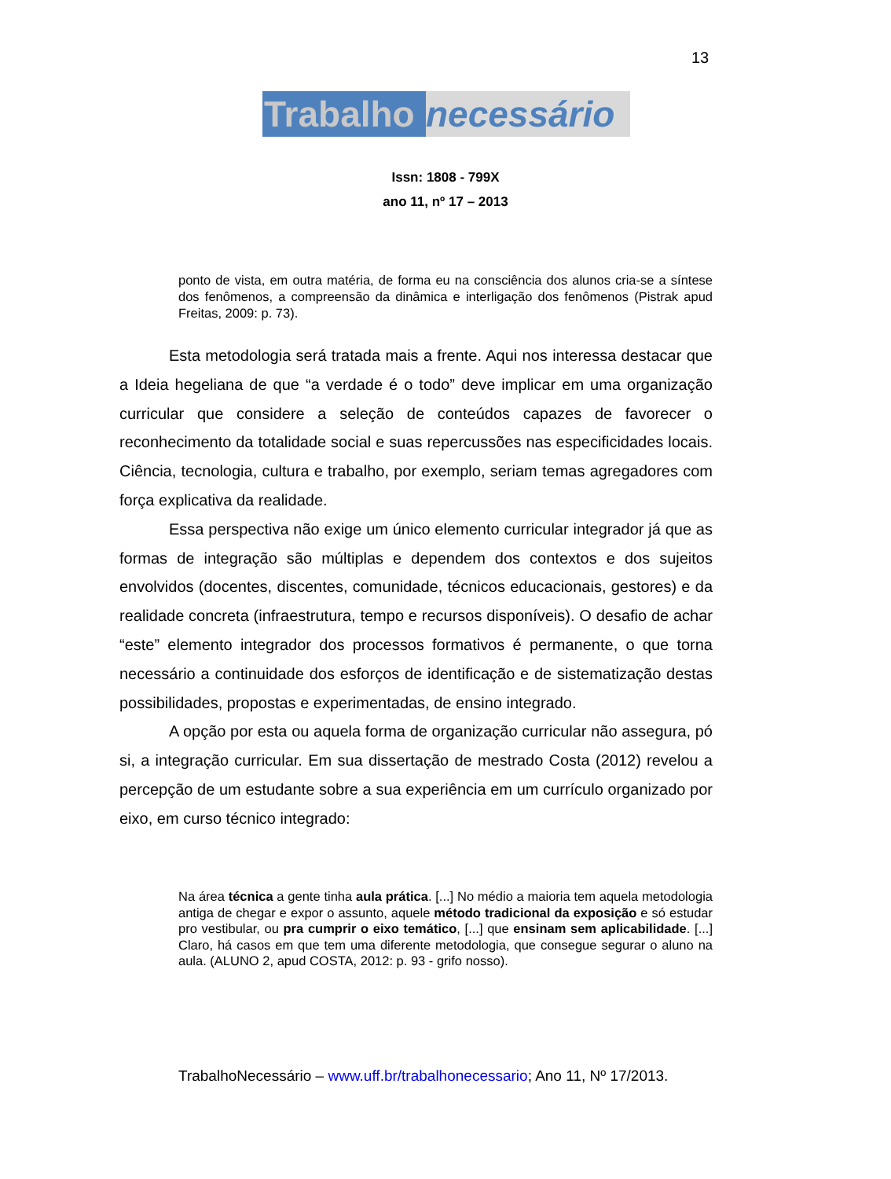13
Trabalho necessário
Issn: 1808 - 799X
ano 11, nº 17 – 2013
ponto de vista, em outra matéria, de forma eu na consciência dos alunos cria-se a síntese dos fenômenos, a compreensão da dinâmica e interligação dos fenômenos (Pistrak apud Freitas, 2009: p. 73).
Esta metodologia será tratada mais a frente. Aqui nos interessa destacar que a Ideia hegeliana de que “a verdade é o todo” deve implicar em uma organização curricular que considere a seleção de conteúdos capazes de favorecer o reconhecimento da totalidade social e suas repercussões nas especificidades locais. Ciência, tecnologia, cultura e trabalho, por exemplo, seriam temas agregadores com força explicativa da realidade.
Essa perspectiva não exige um único elemento curricular integrador já que as formas de integração são múltiplas e dependem dos contextos e dos sujeitos envolvidos (docentes, discentes, comunidade, técnicos educacionais, gestores) e da realidade concreta (infraestrutura, tempo e recursos disponíveis). O desafio de achar “este” elemento integrador dos processos formativos é permanente, o que torna necessário a continuidade dos esforços de identificação e de sistematização destas possibilidades, propostas e experimentadas, de ensino integrado.
A opção por esta ou aquela forma de organização curricular não assegura, pó si, a integração curricular. Em sua dissertação de mestrado Costa (2012) revelou a percepção de um estudante sobre a sua experiência em um currículo organizado por eixo, em curso técnico integrado:
Na área técnica a gente tinha aula prática. [...] No médio a maioria tem aquela metodologia antiga de chegar e expor o assunto, aquele método tradicional da exposição e só estudar pro vestibular, ou pra cumprir o eixo temático, [...] que ensinam sem aplicabilidade. [...] Claro, há casos em que tem uma diferente metodologia, que consegue segurar o aluno na aula. (ALUNO 2, apud COSTA, 2012: p. 93 - grifo nosso).
TrabalhoNecessário – www.uff.br/trabalhonecessario; Ano 11, Nº 17/2013.